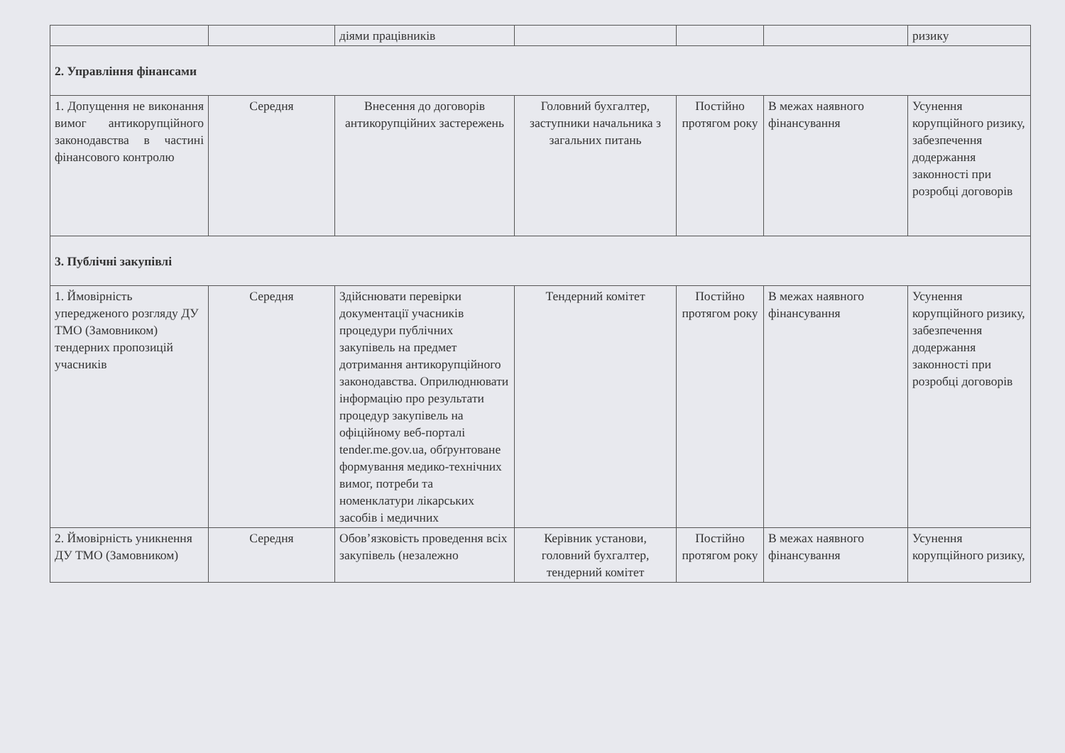| | | діями працівників | | | | ризику |
| 2. Управління фінансами | | | | | | |
| 1. Допущення не виконання вимог антикорупційного законодавства в частині фінансового контролю | Середня | Внесення до договорів антикорупційних застережень | Головний бухгалтер, заступники начальника з загальних питань | Постійно протягом року | В межах наявного фінансування | Усунення корупційного ризику, забезпечення додержання законності при розробці договорів |
| 3. Публічні закупівлі | | | | | | |
| 1. Ймовірність упередженого розгляду ДУ ТМО (Замовником) тендерних пропозицій учасників | Середня | Здійснювати перевірки документації учасників процедури публічних закупівель на предмет дотримання антикорупційного законодавства. Оприлюднювати інформацію про результати процедур закупівель на офіційному веб-порталі tender.me.gov.ua, обґрунтоване формування медико-технічних вимог, потреби та номенклатури лікарських засобів і медичних | Тендерний комітет | Постійно протягом року | В межах наявного фінансування | Усунення корупційного ризику, забезпечення додержання законності при розробці договорів |
| 2. Ймовірність уникнення ДУ ТМО (Замовником) | Середня | Обов’язковість проведення всіх закупівель (незалежно | Керівник установи, головний бухгалтер, тендерний комітет | Постійно протягом року | В межах наявного фінансування | Усунення корупційного ризику, |